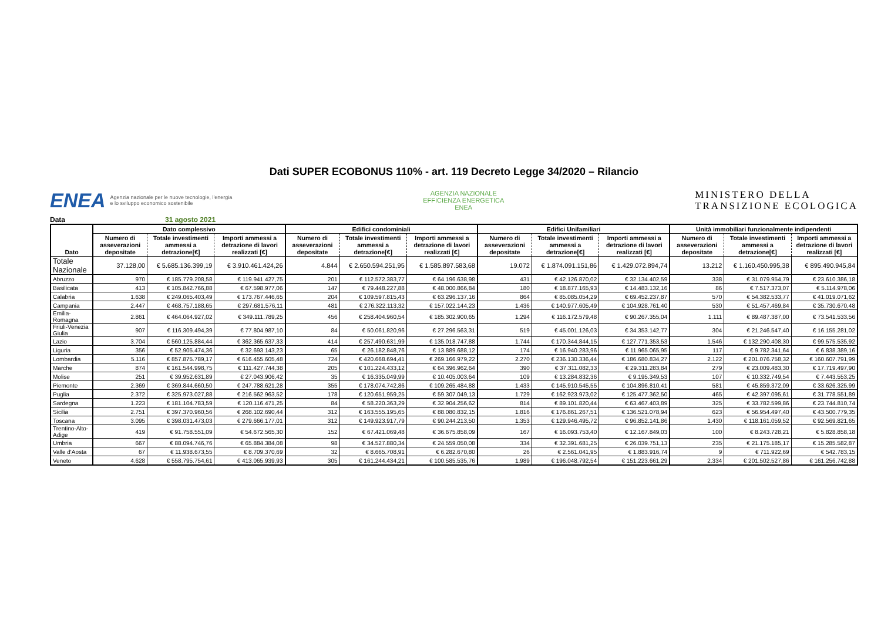Dati SUPER ECOBONUS 110% - art. 119 Decreto Legge 34/2020 – Rilancio
ENEA Agenzia nazionale per le nuove tecnologie, l'energia
e lo sviluppo economico sostenibile
AGENZIA NAZIONALE
EFFICIENZA ENERGETICA
ENEA
MINISTERO DELLA
TRANSIZIONE ECOLOGICA
Data 31 agosto 2021
| Dato | Dato complessivo | | | Edifici condominiali | | | Edifici Unifamiliari | | | Unità immobiliari funzionalmente indipendenti | | |
| --- | --- | --- | --- | --- | --- | --- | --- | --- | --- | --- | --- | --- |
| | Numero di asseverazioni depositate | Totale investimenti ammessi a detrazione[€] | Importi ammessi a detrazione di lavori realizzati [€] | Numero di asseverazioni depositate | Totale investimenti ammessi a detrazione[€] | Importi ammessi a detrazione di lavori realizzati [€] | Numero di asseverazioni depositate | Totale investimenti ammessi a detrazione[€] | Importi ammessi a detrazione di lavori realizzati [€] | Numero di asseverazioni depositate | Totale investimenti ammessi a detrazione[€] | Importi ammessi a detrazione di lavori realizzati [€] |
| Totale Nazionale | 37.128,00 | € 5.685.136.399,19 | € 3.910.461.424,26 | 4.844 | € 2.650.594.251,95 | € 1.585.897.583,68 | 19.072 | € 1.874.091.151,86 | € 1.429.072.894,74 | 13.212 | € 1.160.450.995,38 | € 895.490.945,84 |
| Abruzzo | 970 | € 185.779.208,58 | € 119.941.427,75 | 201 | € 112.572.383,77 | € 64.196.638,98 | 431 | € 42.126.870,02 | € 32.134.402,59 | 338 | € 31.079.954,79 | € 23.610.386,18 |
| Basilicata | 413 | € 105.842.766,88 | € 67.598.977,06 | 147 | € 79.448.227,88 | € 48.000.866,84 | 180 | € 18.877.165,93 | € 14.483.132,16 | 86 | € 7.517.373,07 | € 5.114.978,06 |
| Calabria | 1.638 | € 249.065.403,49 | € 173.767.446,65 | 204 | € 109.597.815,43 | € 63.296.137,16 | 864 | € 85.085.054,29 | € 69.452.237,87 | 570 | € 54.382.533,77 | € 41.019.071,62 |
| Campania | 2.447 | € 468.757.188,65 | € 297.681.576,11 | 481 | € 276.322.113,32 | € 157.022.144,23 | 1.436 | € 140.977.605,49 | € 104.928.761,40 | 530 | € 51.457.469,84 | € 35.730.670,48 |
| Emilia-Romagna | 2.861 | € 464.064.927,02 | € 349.111.789,25 | 456 | € 258.404.960,54 | € 185.302.900,65 | 1.294 | € 116.172.579,48 | € 90.267.355,04 | 1.111 | € 89.487.387,00 | € 73.541.533,56 |
| Friuli-Venezia Giulia | 907 | € 116.309.494,39 | € 77.804.987,10 | 84 | € 50.061.820,96 | € 27.296.563,31 | 519 | € 45.001.126,03 | € 34.353.142,77 | 304 | € 21.246.547,40 | € 16.155.281,02 |
| Lazio | 3.704 | € 560.125.884,44 | € 362.365.637,33 | 414 | € 257.490.631,99 | € 135.018.747,88 | 1.744 | € 170.344.844,15 | € 127.771.353,53 | 1.546 | € 132.290.408,30 | € 99.575.535,92 |
| Liguria | 356 | € 52.905.474,36 | € 32.693.143,23 | 65 | € 26.182.848,76 | € 13.889.688,12 | 174 | € 16.940.283,96 | € 11.965.065,95 | 117 | € 9.782.341,64 | € 6.838.389,16 |
| Lombardia | 5.116 | € 857.875.789,17 | € 616.455.605,48 | 724 | € 420.668.694,41 | € 269.166.979,22 | 2.270 | € 236.130.336,44 | € 186.680.834,27 | 2.122 | € 201.076.758,32 | € 160.607.791,99 |
| Marche | 874 | € 161.544.998,75 | € 111.427.744,38 | 205 | € 101.224.433,12 | € 64.396.962,64 | 390 | € 37.311.082,33 | € 29.311.283,84 | 279 | € 23.009.483,30 | € 17.719.497,90 |
| Molise | 251 | € 39.952.631,89 | € 27.043.906,42 | 35 | € 16.335.049,99 | € 10.405.003,64 | 109 | € 13.284.832,36 | € 9.195.349,53 | 107 | € 10.332.749,54 | € 7.443.553,25 |
| Piemonte | 2.369 | € 369.844.660,50 | € 247.788.621,28 | 355 | € 178.074.742,86 | € 109.265.484,88 | 1.433 | € 145.910.545,55 | € 104.896.810,41 | 581 | € 45.859.372,09 | € 33.626.325,99 |
| Puglia | 2.372 | € 325.973.027,88 | € 216.562.963,52 | 178 | € 120.651.959,25 | € 59.307.049,13 | 1.729 | € 162.923.973,02 | € 125.477.362,50 | 465 | € 42.397.095,61 | € 31.778.551,89 |
| Sardegna | 1.223 | € 181.104.783,59 | € 120.116.471,25 | 84 | € 58.220.363,29 | € 32.904.256,62 | 814 | € 89.101.820,44 | € 63.467.403,89 | 325 | € 33.782.599,86 | € 23.744.810,74 |
| Sicilia | 2.751 | € 397.370.960,56 | € 268.102.690,44 | 312 | € 163.555.195,65 | € 88.080.832,15 | 1.816 | € 176.861.267,51 | € 136.521.078,94 | 623 | € 56.954.497,40 | € 43.500.779,35 |
| Toscana | 3.095 | € 398.031.473,03 | € 279.666.177,01 | 312 | € 149.923.917,79 | € 90.244.213,50 | 1.353 | € 129.946.495,72 | € 96.852.141,86 | 1.430 | € 118.161.059,52 | € 92.569.821,65 |
| Trentino-Alto-Adige | 419 | € 91.758.551,09 | € 54.672.565,30 | 152 | € 67.421.069,48 | € 36.675.858,09 | 167 | € 16.093.753,40 | € 12.167.849,03 | 100 | € 8.243.728,21 | € 5.828.858,18 |
| Umbria | 667 | € 88.094.746,76 | € 65.884.384,08 | 98 | € 34.527.880,34 | € 24.559.050,08 | 334 | € 32.391.681,25 | € 26.039.751,13 | 235 | € 21.175.185,17 | € 15.285.582,87 |
| Valle d'Aosta | 67 | € 11.938.673,55 | € 8.709.370,69 | 32 | € 8.665.708,91 | € 6.282.670,80 | 26 | € 2.561.041,95 | € 1.883.916,74 | 9 | € 711.922,69 | € 542.783,15 |
| Veneto | 4.628 | € 558.795.754,61 | € 413.065.939,93 | 305 | € 161.244.434,21 | € 100.585.535,76 | 1.989 | € 196.048.792,54 | € 151.223.661,29 | 2.334 | € 201.502.527,86 | € 161.256.742,88 |